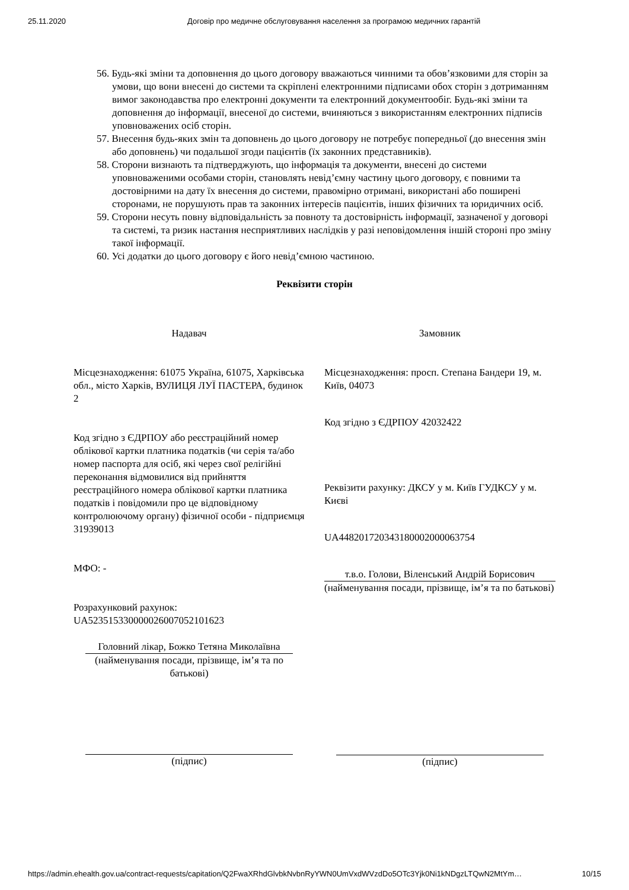25.11.2020 Договір про медичне обслуговування населення за програмою медичних гарантій
56. Будь-які зміни та доповнення до цього договору вважаються чинними та обов’язковими для сторін за умови, що вони внесені до системи та скріплені електронними підписами обох сторін з дотриманням вимог законодавства про електронні документи та електронний документообіг. Будь-які зміни та доповнення до інформації, внесеної до системи, вчиняються з використанням електронних підписів уповноважених осіб сторін.
57. Внесення будь-яких змін та доповнень до цього договору не потребує попередньої (до внесення змін або доповнень) чи подальшої згоди пацієнтів (їх законних представників).
58. Сторони визнають та підтверджують, що інформація та документи, внесені до системи уповноваженими особами сторін, становлять невід’ємну частину цього договору, є повними та достовірними на дату їх внесення до системи, правомірно отримані, використані або поширені сторонами, не порушують прав та законних інтересів пацієнтів, інших фізичних та юридичних осіб.
59. Сторони несуть повну відповідальність за повноту та достовірність інформації, зазначеної у договорі та системі, та ризик настання несприятливих наслідків у разі неповідомлення іншій стороні про зміну такої інформації.
60. Усі додатки до цього договору є його невід’ємною частиною.
Реквізити сторін
Надавач
Місцезнаходження: 61075 Україна, 61075, Харківська обл., місто Харків, ВУЛИЦЯ ЛУЇ ПАСТЕРА, будинок 2
Код згідно з ЄДРПОУ або реєстраційний номер облікової картки платника податків (чи серія та/або номер паспорта для осіб, які через свої релігійні переконання відмовилися від прийняття реєстраційного номера облікової картки платника податків і повідомили про це відповідному контролюючому органу) фізичної особи - підприємця
31939013
МФО: -
Розрахунковий рахунок:
UA523515330000026007052101623
Головний лікар, Божко Тетяна Миколаївна
(найменування посади, прізвище, ім’я та по батькові)
(підпис)
Замовник
Місцезнаходження: просп. Степана Бандери 19, м. Київ, 04073
Код згідно з ЄДРПОУ 42032422
Реквізити рахунку: ДКСУ у м. Київ ГУДКСУ у м. Києві
UA448201720343180002000063754
т.в.о. Голови, Віленський Андрій Борисович
(найменування посади, прізвище, ім’я та по батькові)
(підпис)
https://admin.ehealth.gov.ua/contract-requests/capitation/Q2FwaXRhdGlvbkNvbnRyYWN0UmVxdWVzdDo5OTc3Yjk0Ni1kNDgzLTQwN2MtYm… 10/15